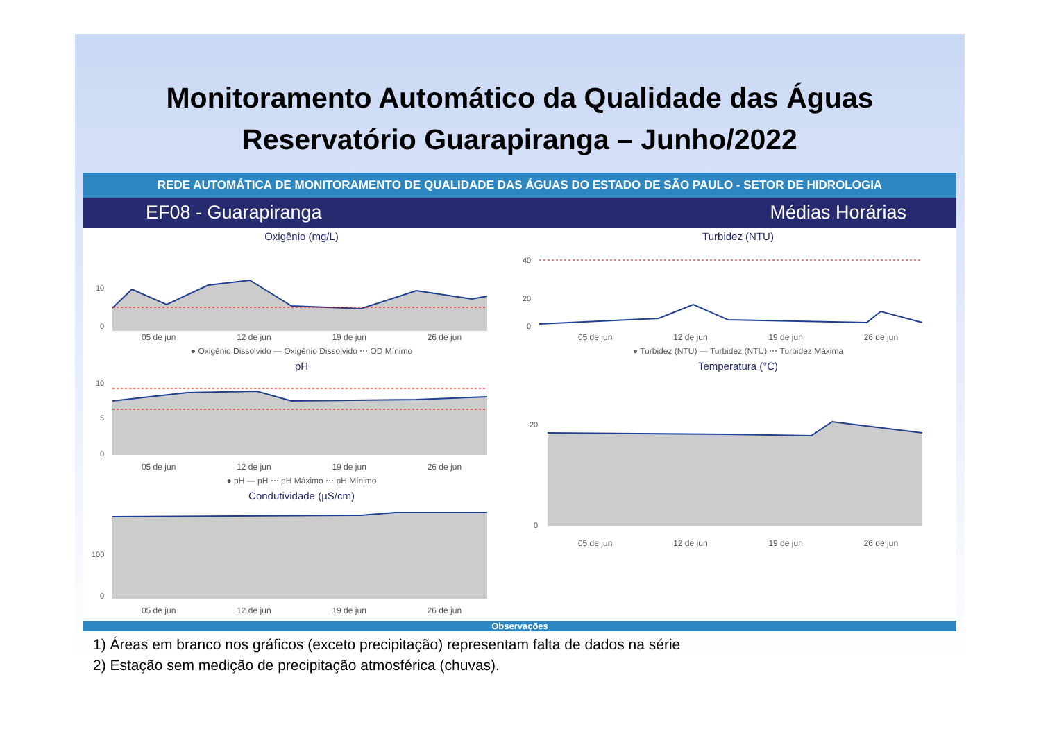Monitoramento Automático da Qualidade das Águas
Reservatório Guarapiranga – Junho/2022
REDE AUTOMÁTICA DE MONITORAMENTO DE QUALIDADE DAS ÁGUAS DO ESTADO DE SÃO PAULO - SETOR DE HIDROLOGIA
EF08 - Guarapiranga Médias Horárias
Oxigênio (mg/L)
10
0
05 de jun 12 de jun 19 de jun 26 de jun
● Oxigênio Dissolvido — Oxigênio Dissolvido ⋯ OD Mínimo
pH
10
5
0
05 de jun 12 de jun 19 de jun 26 de jun
● pH — pH ⋯ pH Máximo ⋯ pH Mínimo
Condutividade (µS/cm)
100
0
05 de jun 12 de jun 19 de jun 26 de jun
Turbidez (NTU)
40
20
0
05 de jun 12 de jun 19 de jun 26 de jun
● Turbidez (NTU) — Turbidez (NTU) ⋯ Turbidez Máxima
Temperatura (°C)
20
0
05 de jun 12 de jun 19 de jun 26 de jun
Observações
1) Áreas em branco nos gráficos (exceto precipitação) representam falta de dados na série
2) Estação sem medição de precipitação atmosférica (chuvas).